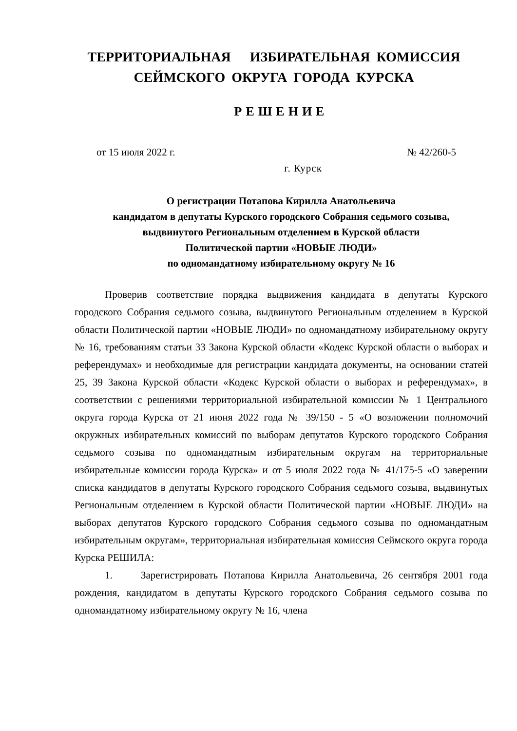ТЕРРИТОРИАЛЬНАЯ ИЗБИРАТЕЛЬНАЯ КОМИССИЯ
СЕЙМСКОГО ОКРУГА ГОРОДА КУРСКА
РЕШЕНИЕ
от 15 июля 2022 г. № 42/260-5
г. Курск
О регистрации Потапова Кирилла Анатольевича
кандидатом в депутаты Курского городского Собрания седьмого созыва,
выдвинутого Региональным отделением в Курской области
Политической партии «НОВЫЕ ЛЮДИ»
по одномандатному избирательному округу № 16
Проверив соответствие порядка выдвижения кандидата в депутаты Курского городского Собрания седьмого созыва, выдвинутого Региональным отделением в Курской области Политической партии «НОВЫЕ ЛЮДИ» по одномандатному избирательному округу № 16, требованиям статьи 33 Закона Курской области «Кодекс Курской области о выборах и референдумах» и необходимые для регистрации кандидата документы, на основании статей 25, 39 Закона Курской области «Кодекс Курской области о выборах и референдумах», в соответствии с решениями территориальной избирательной комиссии № 1 Центрального округа города Курска от 21 июня 2022 года № 39/150 - 5 «О возложении полномочий окружных избирательных комиссий по выборам депутатов Курского городского Собрания седьмого созыва по одномандатным избирательным округам на территориальные избирательные комиссии города Курска» и от 5 июля 2022 года № 41/175-5 «О заверении списка кандидатов в депутаты Курского городского Собрания седьмого созыва, выдвинутых Региональным отделением в Курской области Политической партии «НОВЫЕ ЛЮДИ» на выборах депутатов Курского городского Собрания седьмого созыва по одномандатным избирательным округам», территориальная избирательная комиссия Сеймского округа города Курска РЕШИЛА:
1. Зарегистрировать Потапова Кирилла Анатольевича, 26 сентября 2001 года рождения, кандидатом в депутаты Курского городского Собрания седьмого созыва по одномандатному избирательному округу № 16, члена